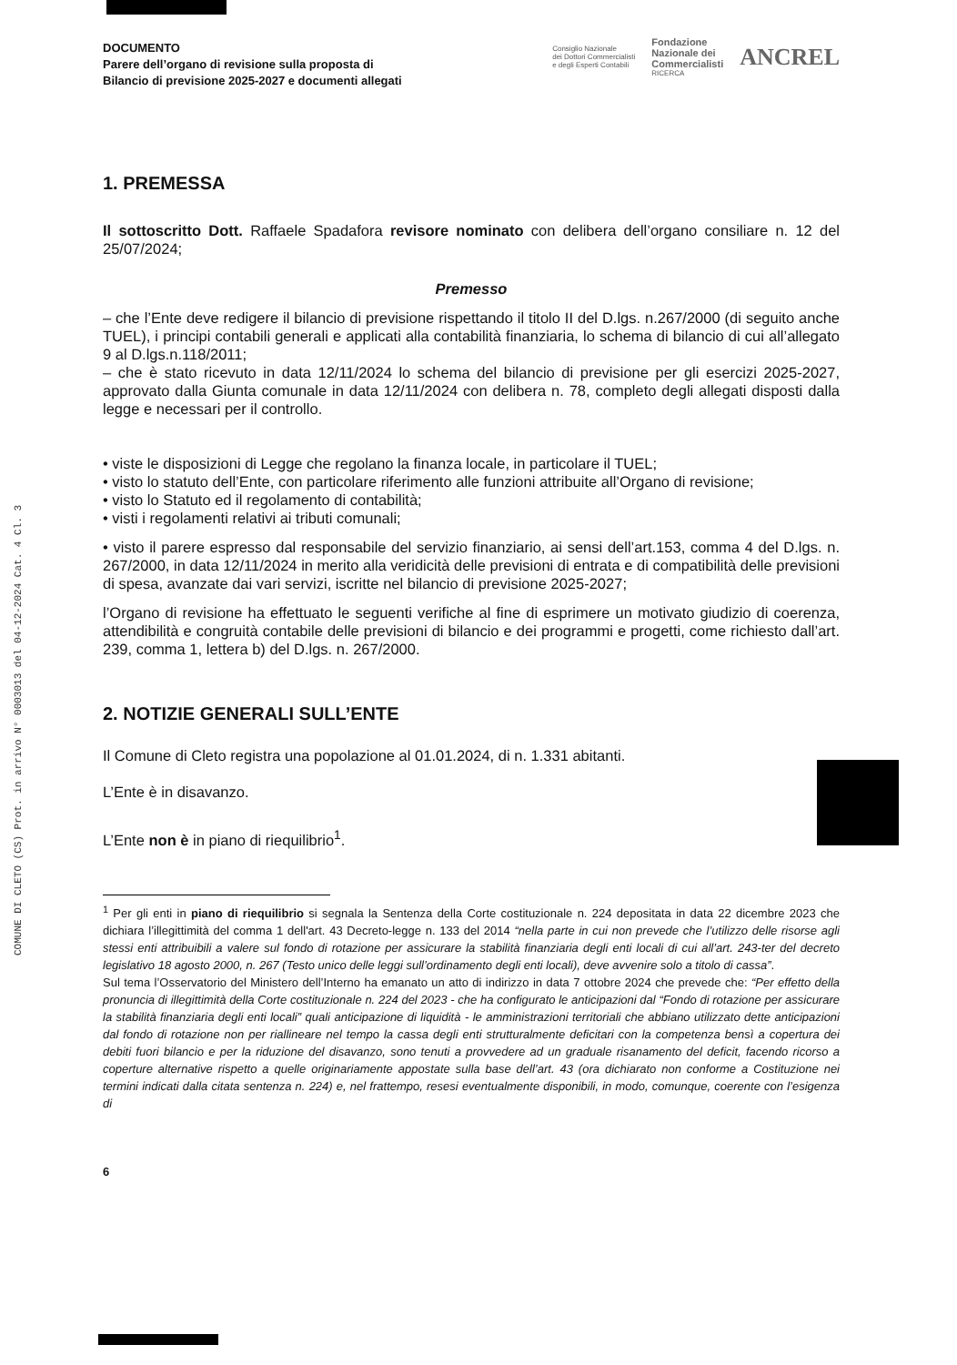COMUNE DI CLETO (CS) Prot. in arrivo N° 0003013 del 04-12-2024 Cat. 4 Cl. 3
DOCUMENTO
Parere dell’organo di revisione sulla proposta di
Bilancio di previsione 2025-2027 e documenti allegati
Consiglio Nazionale
dei Dottori Commercialisti
e degli Esperti Contabili Fondazione
Nazionale dei
Commercialisti
RICERCA ANCREL
1. PREMESSA
Il sottoscritto Dott. Raffaele Spadafora revisore nominato con delibera dell’organo consiliare n. 12 del 25/07/2024;
Premesso
– che l’Ente deve redigere il bilancio di previsione rispettando il titolo II del D.lgs. n.267/2000 (di seguito anche TUEL), i principi contabili generali e applicati alla contabilità finanziaria, lo schema di bilancio di cui all’allegato 9 al D.lgs.n.118/2011;
– che è stato ricevuto in data 12/11/2024 lo schema del bilancio di previsione per gli esercizi 2025-2027, approvato dalla Giunta comunale in data 12/11/2024 con delibera n. 78, completo degli allegati disposti dalla legge e necessari per il controllo.
• viste le disposizioni di Legge che regolano la finanza locale, in particolare il TUEL;
• visto lo statuto dell’Ente, con particolare riferimento alle funzioni attribuite all’Organo di revisione;
• visto lo Statuto ed il regolamento di contabilità;
• visti i regolamenti relativi ai tributi comunali;
• visto il parere espresso dal responsabile del servizio finanziario, ai sensi dell’art.153, comma 4 del D.lgs. n. 267/2000, in data 12/11/2024 in merito alla veridicità delle previsioni di entrata e di compatibilità delle previsioni di spesa, avanzate dai vari servizi, iscritte nel bilancio di previsione 2025-2027;
l’Organo di revisione ha effettuato le seguenti verifiche al fine di esprimere un motivato giudizio di coerenza, attendibilità e congruità contabile delle previsioni di bilancio e dei programmi e progetti, come richiesto dall’art. 239, comma 1, lettera b) del D.lgs. n. 267/2000.
2. NOTIZIE GENERALI SULL’ENTE
Il Comune di Cleto registra una popolazione al 01.01.2024, di n. 1.331 abitanti.
L’Ente è in disavanzo.
L’Ente non è in piano di riequilibrio<sup>1</sup>.
<sup>1</sup> Per gli enti in piano di riequilibrio si segnala la Sentenza della Corte costituzionale n. 224 depositata in data 22 dicembre 2023 che dichiara l’illegittimità del comma 1 dell'art. 43 Decreto-legge n. 133 del 2014 “nella parte in cui non prevede che l’utilizzo delle risorse agli stessi enti attribuibili a valere sul fondo di rotazione per assicurare la stabilità finanziaria degli enti locali di cui all’art. 243-ter del decreto legislativo 18 agosto 2000, n. 267 (Testo unico delle leggi sull’ordinamento degli enti locali), deve avvenire solo a titolo di cassa”.
Sul tema l’Osservatorio del Ministero dell’Interno ha emanato un atto di indirizzo in data 7 ottobre 2024 che prevede che: “Per effetto della pronuncia di illegittimità della Corte costituzionale n. 224 del 2023 - che ha configurato le anticipazioni dal “Fondo di rotazione per assicurare la stabilità finanziaria degli enti locali” quali anticipazione di liquidità - le amministrazioni territoriali che abbiano utilizzato dette anticipazioni dal fondo di rotazione non per riallineare nel tempo la cassa degli enti strutturalmente deficitari con la competenza bensì a copertura dei debiti fuori bilancio e per la riduzione del disavanzo, sono tenuti a provvedere ad un graduale risanamento del deficit, facendo ricorso a coperture alternative rispetto a quelle originariamente appostate sulla base dell’art. 43 (ora dichiarato non conforme a Costituzione nei termini indicati dalla citata sentenza n. 224) e, nel frattempo, resesi eventualmente disponibili, in modo, comunque, coerente con l’esigenza di
6